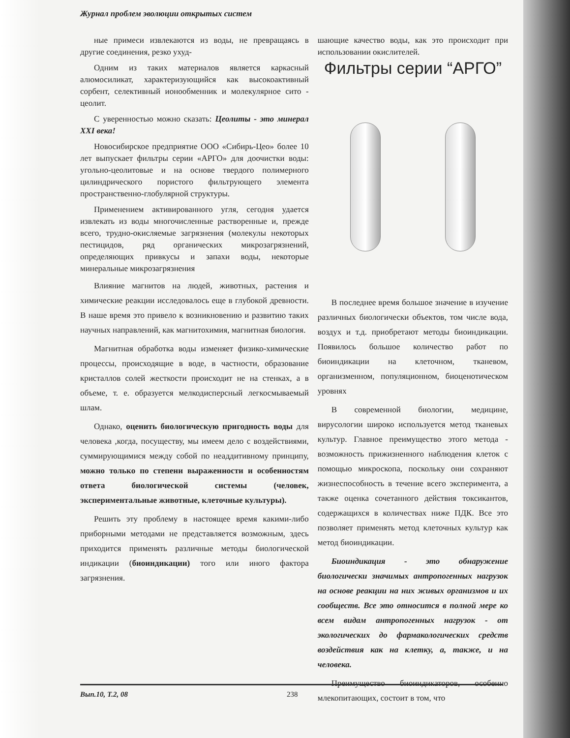Журнал проблем эволюции открытых систем
ные примеси извлекаются из воды, не превращаясь в другие соединения, резко ухуд-
Одним из таких материалов является каркасный алюмосиликат, характеризующийся как высокоактивный сорбент, селективный ионообменник и молекулярное сито - цеолит.
С уверенностью можно сказать: Цеолиты - это минерал XXI века!
Новосибирское предприятие ООО «Сибирь-Цео» более 10 лет выпускает фильтры серии «АРГО» для доочистки воды: угольно-цеолитовые и на основе твердого полимерного цилиндрического пористого фильтрующего элемента пространственно-глобулярной структуры.
Применением активированного угля, сегодня удается извлекать из воды многочисленные растворенные и, прежде всего, трудно-окисляемые загрязнения (молекулы некоторых пестицидов, ряд органических микрозагрязнений, определяющих привкусы и запахи воды, некоторые минеральные микрозагрязнения
Влияние магнитов на людей, животных, растения и химические реакции исследовалось еще в глубокой древности. В наше время это привело к возникновению и развитию таких научных направлений, как магнитохимия, магнитная биология.
Магнитная обработка воды изменяет физико-химические процессы, происходящие в воде, в частности, образование кристаллов солей жесткости происходит не на стенках, а в объеме, т. е. образуется мелкодисперсный легкосмываемый шлам.
Однако, оценить биологическую пригодность воды для человека ,когда, посуществу, мы имеем дело с воздействиями, суммирующимися между собой по неаддитивному принципу, можно только по степени выраженности и особенностям ответа биологической системы (человек, экспериментальные животные, клеточные культуры).
Решить эту проблему в настоящее время какими-либо приборными методами не представляется возможным, здесь приходится применять различные методы биологической индикации (биоиндикации) того или иного фактора загрязнения.
шающие качество воды, как это происходит при использовании окислителей.
Фильтры серии “АРГО”
В последнее время большое значение в изучение различных биологически объектов, том числе вода, воздух и т.д. приобретают методы биоиндикации. Появилось большое количество работ по биоиндикации на клеточном, тканевом, организменном, популяционном, биоценотическом уровнях
В современной биологии, медицине, вирусологии широко используется метод тканевых культур. Главное преимущество этого метода - возможность прижизненного наблюдения клеток с помощью микроскопа, поскольку они сохраняют жизнеспособность в течение всего эксперимента, а также оценка сочетанного действия токсикантов, содержащихся в количествах ниже ПДК. Все это позволяет применять метод клеточных культур как метод биоиндикации.
Биоиндикация - это обнаружение биологически значимых антропогенных нагрузок на основе реакции на них живых организмов и их сообществ. Все это относится в полной мере ко всем видам антропогенных нагрузок - от экологических до фармакологических средств воздействия как на клетку, а, также, и на человека.
Преимущество биоиндикаторов, особенно млекопитающих, состоит в том, что
Вып.10, Т.2, 08 238